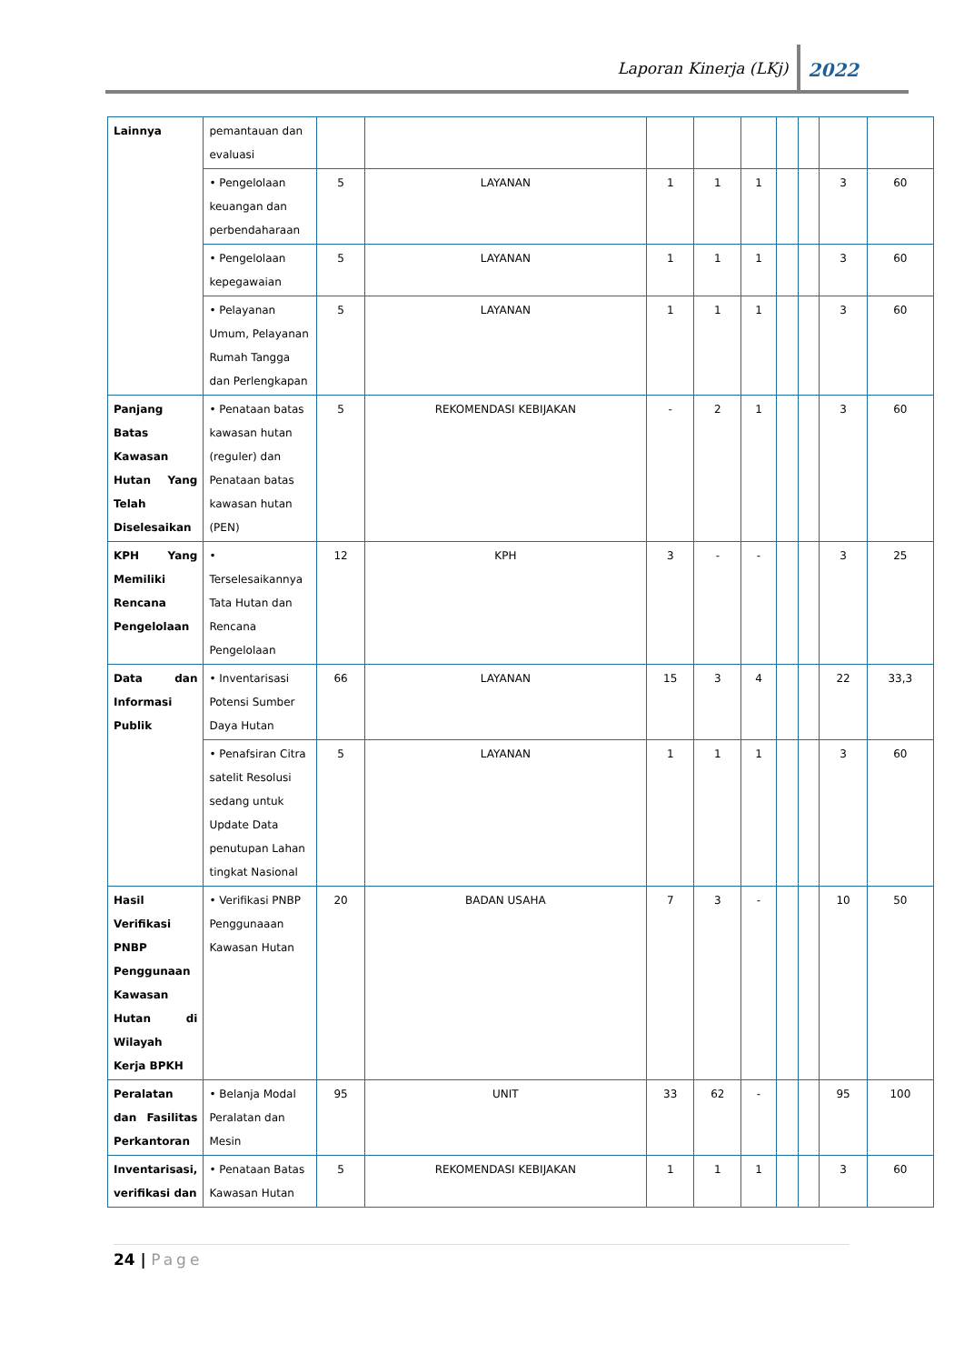Laporan Kinerja (LKj)
2022
| Lainnya | pemantauan dan evaluasi | | | | | | | | | |
| | • Pengelolaan keuangan dan perbendaharaan | 5 | LAYANAN | 1 | 1 | 1 | | | 3 | 60 |
| | • Pengelolaan kepegawaian | 5 | LAYANAN | 1 | 1 | 1 | | | 3 | 60 |
| | • Pelayanan Umum, Pelayanan Rumah Tangga dan Perlengkapan | 5 | LAYANAN | 1 | 1 | 1 | | | 3 | 60 |
| Panjang Batas Kawasan Hutan Yang Telah Diselesaikan | • Penataan batas kawasan hutan (reguler) dan Penataan batas kawasan hutan (PEN) | 5 | REKOMENDASI KEBIJAKAN | - | 2 | 1 | | | 3 | 60 |
| KPH Yang Memiliki Rencana Pengelolaan | • Terselesaikannya Tata Hutan dan Rencana Pengelolaan | 12 | KPH | 3 | - | - | | | 3 | 25 |
| Data dan Informasi Publik | • Inventarisasi Potensi Sumber Daya Hutan | 66 | LAYANAN | 15 | 3 | 4 | | | 22 | 33,3 |
| | • Penafsiran Citra satelit Resolusi sedang untuk Update Data penutupan Lahan tingkat Nasional | 5 | LAYANAN | 1 | 1 | 1 | | | 3 | 60 |
| Hasil Verifikasi PNBP Penggunaan Kawasan Hutan di Wilayah Kerja BPKH | • Verifikasi PNBP Penggunaaan Kawasan Hutan | 20 | BADAN USAHA | 7 | 3 | - | | | 10 | 50 |
| Peralatan dan Fasilitas Perkantoran | • Belanja Modal Peralatan dan Mesin | 95 | UNIT | 33 | 62 | - | | | 95 | 100 |
| Inventarisasi, verifikasi dan | • Penataan Batas Kawasan Hutan | 5 | REKOMENDASI KEBIJAKAN | 1 | 1 | 1 | | | 3 | 60 |
24 | Page